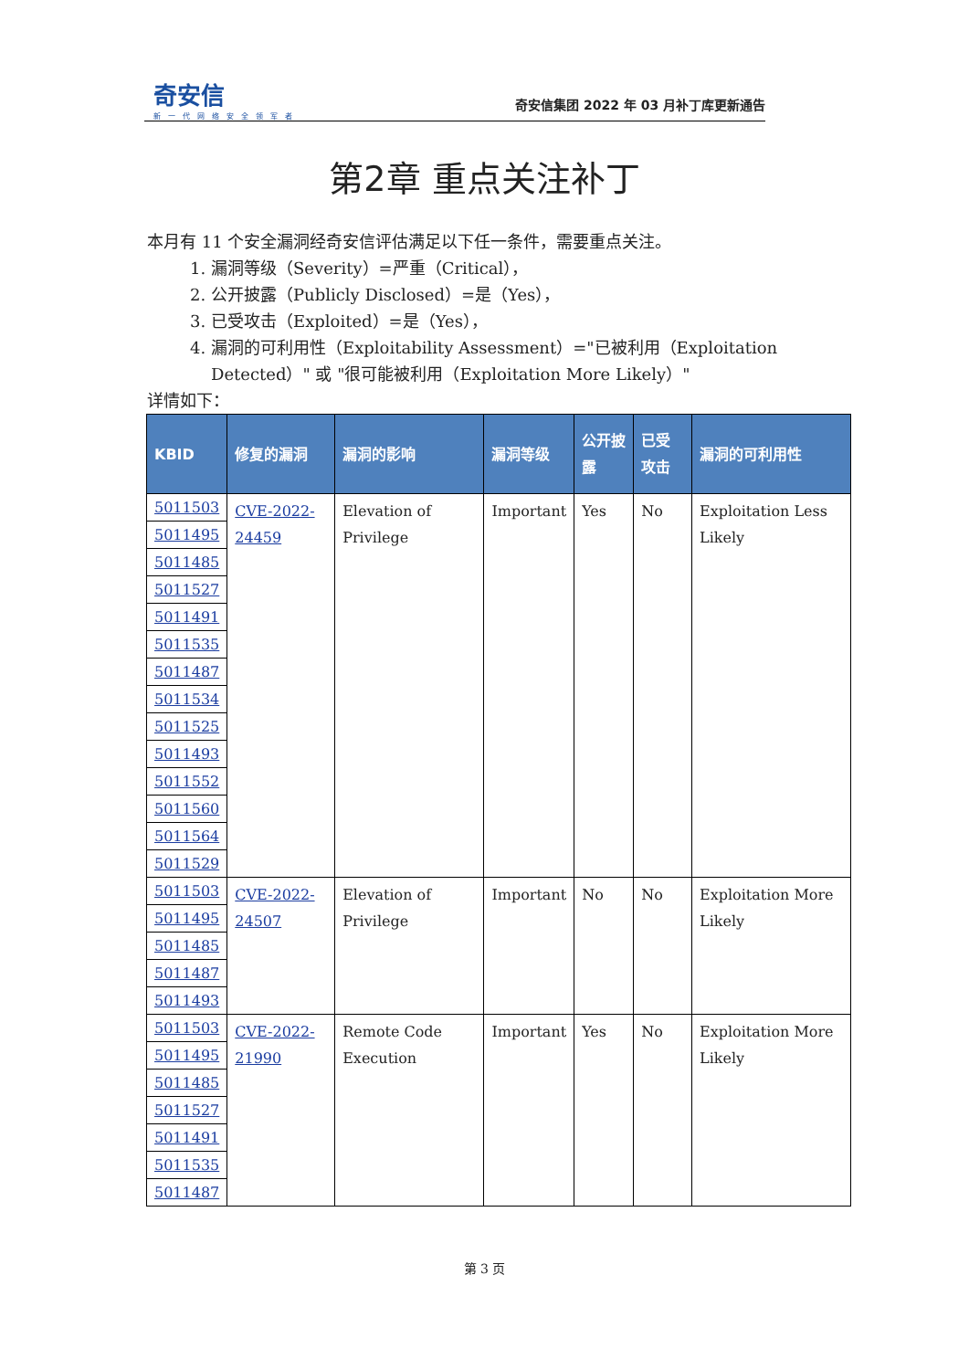奇安信
新一代网络安全领军者
奇安信集团 2022 年 03 月补丁库更新通告
第2章 重点关注补丁
本月有 11 个安全漏洞经奇安信评估满足以下任一条件，需要重点关注。
1. 漏洞等级（Severity）=严重（Critical），
2. 公开披露（Publicly Disclosed）=是（Yes），
3. 已受攻击（Exploited）=是（Yes），
4. 漏洞的可利用性（Exploitability Assessment）="已被利用（Exploitation Detected）" 或 "很可能被利用（Exploitation More Likely）"
详情如下：
| KBID | 修复的漏洞 | 漏洞的影响 | 漏洞等级 | 公开披露 | 已受攻击 | 漏洞的可利用性 |
| --- | --- | --- | --- | --- | --- | --- |
| 5011503 | CVE-2022-24459 | Elevation of Privilege | Important | Yes | No | Exploitation Less Likely |
| 5011495 | | | | | | |
| 5011485 | | | | | | |
| 5011527 | | | | | | |
| 5011491 | | | | | | |
| 5011535 | | | | | | |
| 5011487 | | | | | | |
| 5011534 | | | | | | |
| 5011525 | | | | | | |
| 5011493 | | | | | | |
| 5011552 | | | | | | |
| 5011560 | | | | | | |
| 5011564 | | | | | | |
| 5011529 | | | | | | |
| 5011503 | CVE-2022-24507 | Elevation of Privilege | Important | No | No | Exploitation More Likely |
| 5011495 | | | | | | |
| 5011485 | | | | | | |
| 5011487 | | | | | | |
| 5011493 | | | | | | |
| 5011503 | CVE-2022-21990 | Remote Code Execution | Important | Yes | No | Exploitation More Likely |
| 5011495 | | | | | | |
| 5011485 | | | | | | |
| 5011527 | | | | | | |
| 5011491 | | | | | | |
| 5011535 | | | | | | |
| 5011487 | | | | | | |
第 3 页